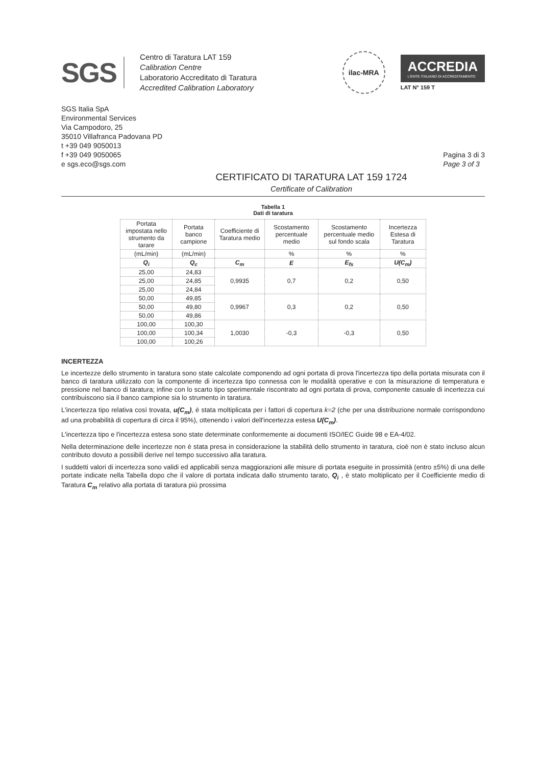SGS
Centro di Taratura LAT 159
Calibration Centre
Laboratorio Accreditato di Taratura
Accredited Calibration Laboratory
ilac-MRA
ACCREDIA
L'ENTE ITALIANO DI ACCREDITAMENTO
LAT N° 159 T
SGS Italia SpA
Environmental Services
Via Campodoro, 25
35010 Villafranca Padovana PD
t +39 049 9050013
f +39 049 9050065
e sgs.eco@sgs.com
Pagina 3 di 3
Page 3 of 3
CERTIFICATO DI TARATURA LAT 159 1724
Certificate of Calibration
Tabella 1
Dati di taratura
| Portata impostata nello strumento da tarare | Portata banco campione | Coefficiente di Taratura medio | Scostamento percentuale medio | Scostamento percentuale medio sul fondo scala | Incertezza Estesa di Taratura |
| --- | --- | --- | --- | --- | --- |
| (mL/min) | (mL/min) | | % | % | % |
| Q<sub>i</sub> | Q<sub>c</sub> | C<sub>m</sub> | E | E<sub>fs</sub> | U(C<sub>m</sub>) |
| 25,00 | 24,83 | 0,9935 | 0,7 | 0,2 | 0,50 |
| 25,00 | 24,85 | | | | |
| 25,00 | 24,84 | | | | |
| 50,00 | 49,85 | 0,9967 | 0,3 | 0,2 | 0,50 |
| 50,00 | 49,80 | | | | |
| 50,00 | 49,86 | | | | |
| 100,00 | 100,30 | 1,0030 | -0,3 | -0,3 | 0,50 |
| 100,00 | 100,34 | | | | |
| 100,00 | 100,26 | | | | |
INCERTEZZA
Le incertezze dello strumento in taratura sono state calcolate componendo ad ogni portata di prova l'incertezza tipo della portata misurata con il banco di taratura utilizzato con la componente di incertezza tipo connessa con le modalità operative e con la misurazione di temperatura e pressione nel banco di taratura; infine con lo scarto tipo sperimentale riscontrato ad ogni portata di prova, componente casuale di incertezza cui contribuiscono sia il banco campione sia lo strumento in taratura.
L'incertezza tipo relativa così trovata, u(C<sub>m</sub>), è stata moltiplicata per i fattori di copertura k=2 (che per una distribuzione normale corrispondono ad una probabilità di copertura di circa il 95%), ottenendo i valori dell'incertezza estesa U(C<sub>m</sub>).
L'incertezza tipo e l'incertezza estesa sono state determinate conformemente ai documenti ISO/IEC Guide 98 e EA-4/02.
Nella determinazione delle incertezze non è stata presa in considerazione la stabilità dello strumento in taratura, cioè non è stato incluso alcun contributo dovuto a possibili derive nel tempo successivo alla taratura.
I suddetti valori di incertezza sono validi ed applicabili senza maggiorazioni alle misure di portata eseguite in prossimità (entro ±5%) di una delle portate indicate nella Tabella dopo che il valore di portata indicata dallo strumento tarato, Q<sub>i</sub> , è stato moltiplicato per il Coefficiente medio di Taratura C<sub>m</sub> relativo alla portata di taratura più prossima